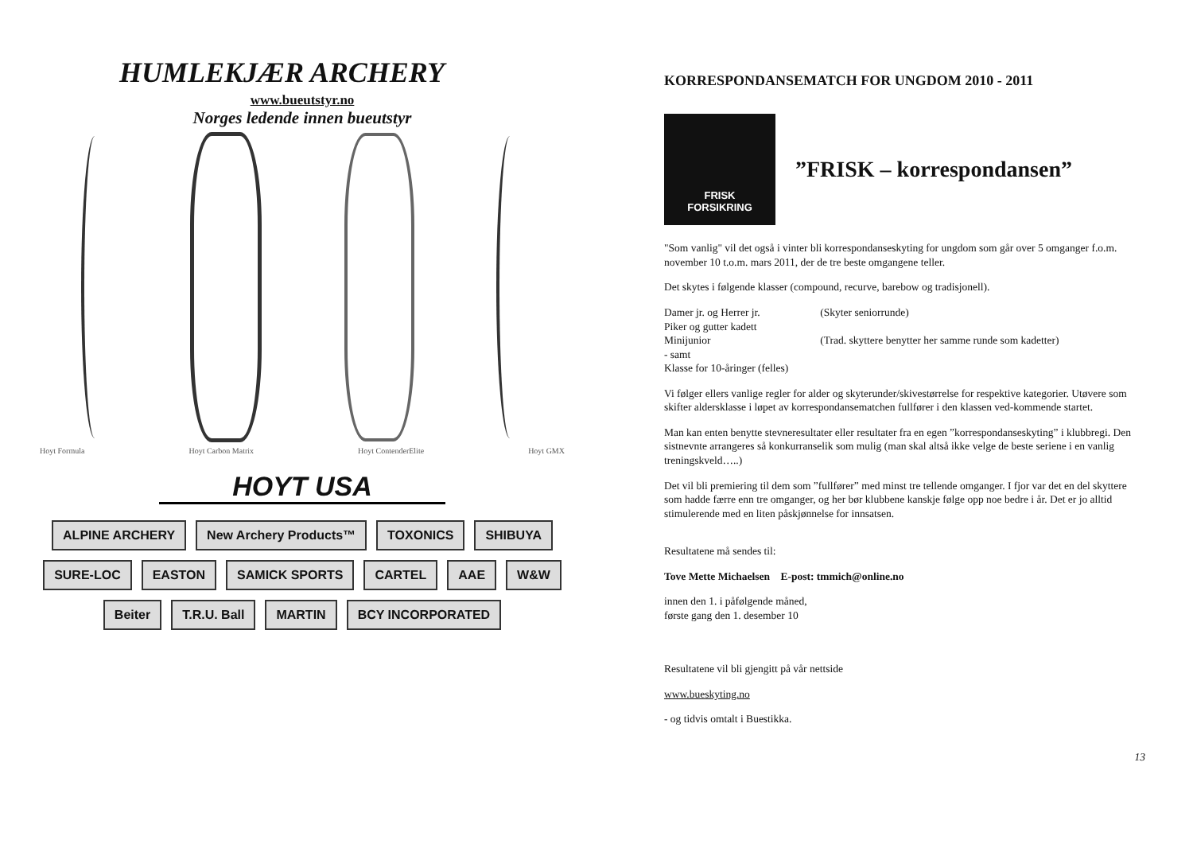HUMLEKJÆR ARCHERY
www.bueutstyr.no
Norges ledende innen bueutstyr
Hoyt Formula Hoyt Carbon Matrix Hoyt ContenderElite Hoyt GMX
HOYT USA
ALPINE ARCHERY
New Archery Products™
TOXONICS
SHIBUYA
SURE-LOC
EASTON
SAMICK SPORTS
CARTEL
AAE
W&W
Beiter
T.R.U. Ball
MARTIN
BCY INCORPORATED
KORRESPONDANSEMATCH FOR UNGDOM 2010 - 2011
FRISK
FORSIKRING
”FRISK – korrespondansen”
"Som vanlig" vil det også i vinter bli korrespondanseskyting for ungdom som går over 5 omganger f.o.m. november 10 t.o.m. mars 2011, der de tre beste omgangene teller.
Det skytes i følgende klasser (compound, recurve, barebow og tradisjonell).
| Damer jr. og Herrer jr. | (Skyter seniorrunde) |
| Piker og gutter kadett | |
| Minijunior | (Trad. skyttere benytter her samme runde som kadetter) |
| - samt | |
| Klasse for 10-åringer (felles) | |
Vi følger ellers vanlige regler for alder og skyterunder/skivestørrelse for respektive kategorier. Utøvere som skifter aldersklasse i løpet av korrespondansematchen fullfører i den klassen ved-kommende startet.
Man kan enten benytte stevneresultater eller resultater fra en egen ”korrespondanseskyting” i klubbregi. Den sistnevnte arrangeres så konkurranselik som mulig (man skal altså ikke velge de beste seriene i en vanlig treningskveld…..)
Det vil bli premiering til dem som ”fullfører” med minst tre tellende omganger. I fjor var det en del skyttere som hadde færre enn tre omganger, og her bør klubbene kanskje følge opp noe bedre i år. Det er jo alltid stimulerende med en liten påskjønnelse for innsatsen.
Resultatene må sendes til:
Tove Mette Michaelsen E-post: tmmich@online.no
innen den 1. i påfølgende måned,
første gang den 1. desember 10
Resultatene vil bli gjengitt på vår nettside
www.bueskyting.no
- og tidvis omtalt i Buestikka.
13